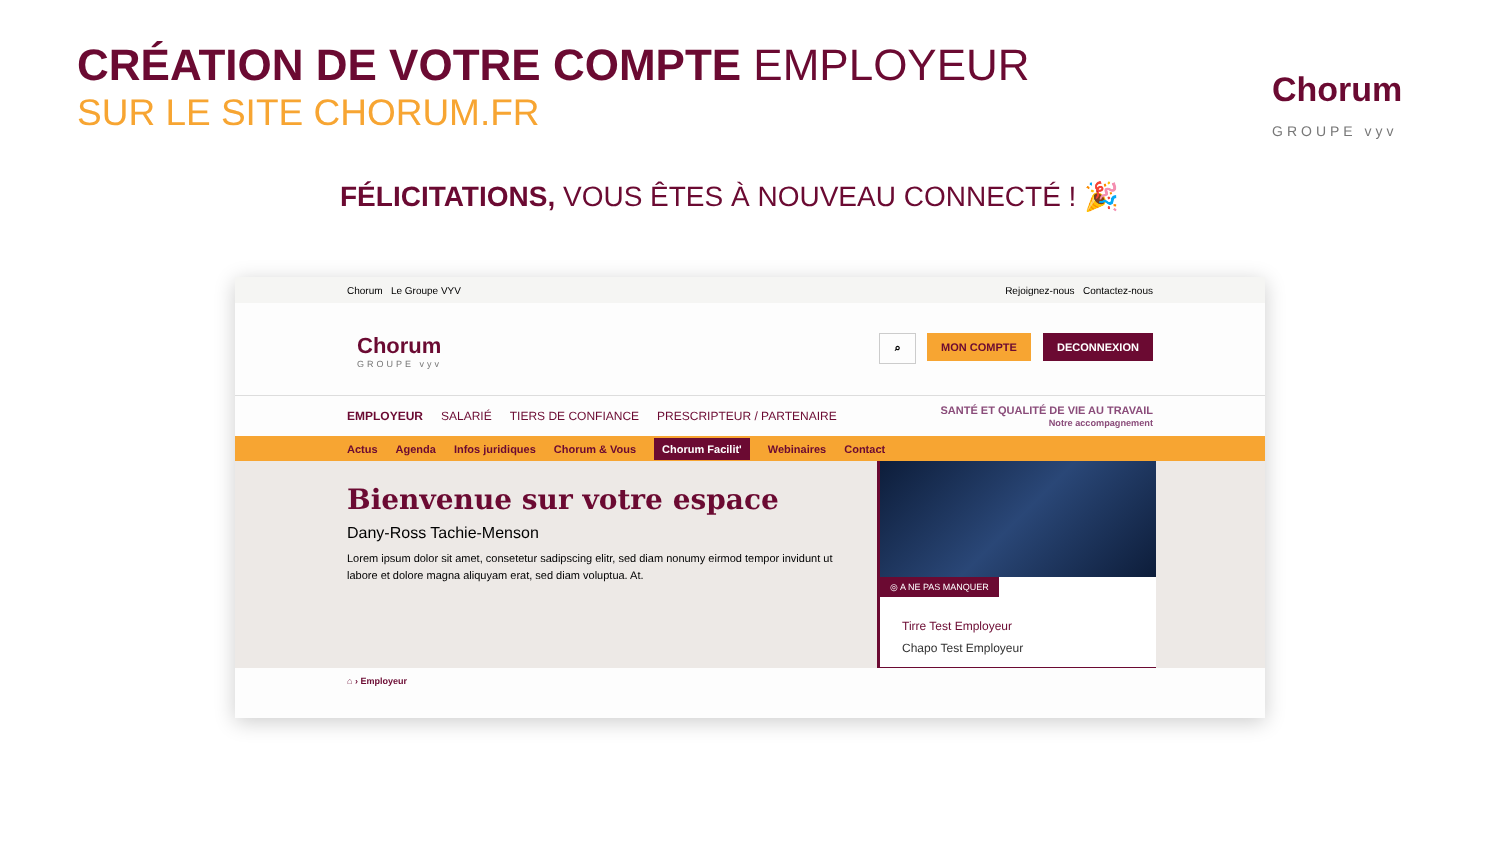CRÉATION DE VOTRE COMPTE EMPLOYEUR
SUR LE SITE CHORUM.FR
Chorum
GROUPE vyv
FÉLICITATIONS, VOUS ÊTES À NOUVEAU CONNECTÉ ! 🎉
Chorum Le Groupe VYV Rejoignez-nous Contactez-nous
Chorum
GROUPE vyv
⌕ MON COMPTE DECONNEXION
EMPLOYEUR SALARIÉ TIERS DE CONFIANCE PRESCRIPTEUR / PARTENAIRE SANTÉ ET QUALITÉ DE VIE AU TRAVAIL
Notre accompagnement
Actus Agenda Infos juridiques Chorum & Vous Chorum Facilit' Webinaires Contact
Bienvenue sur votre espace
Dany-Ross Tachie-Menson
Lorem ipsum dolor sit amet, consetetur sadipscing elitr, sed diam nonumy eirmod tempor invidunt ut labore et dolore magna aliquyam erat, sed diam voluptua. At.
◎ A NE PAS MANQUER
Tirre Test Employeur
Chapo Test Employeur
⌂ › Employeur